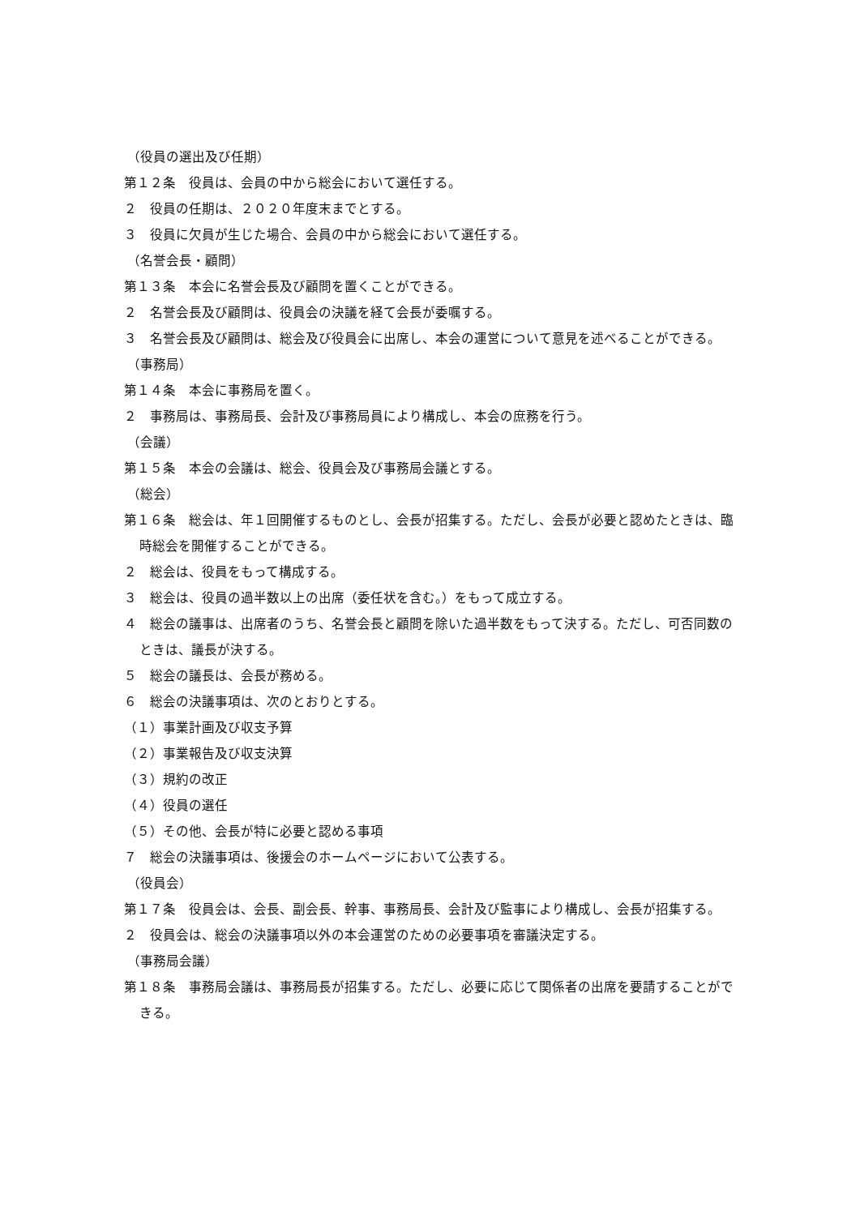（役員の選出及び任期）
第１２条　役員は、会員の中から総会において選任する。
２　役員の任期は、２０２０年度末までとする。
３　役員に欠員が生じた場合、会員の中から総会において選任する。
（名誉会長・顧問）
第１３条　本会に名誉会長及び顧問を置くことができる。
２　名誉会長及び顧問は、役員会の決議を経て会長が委嘱する。
３　名誉会長及び顧問は、総会及び役員会に出席し、本会の運営について意見を述べることができる。
（事務局）
第１４条　本会に事務局を置く。
２　事務局は、事務局長、会計及び事務局員により構成し、本会の庶務を行う。
（会議）
第１５条　本会の会議は、総会、役員会及び事務局会議とする。
（総会）
第１６条　総会は、年１回開催するものとし、会長が招集する。ただし、会長が必要と認めたときは、臨時総会を開催することができる。
２　総会は、役員をもって構成する。
３　総会は、役員の過半数以上の出席（委任状を含む。）をもって成立する。
４　総会の議事は、出席者のうち、名誉会長と顧問を除いた過半数をもって決する。ただし、可否同数のときは、議長が決する。
５　総会の議長は、会長が務める。
６　総会の決議事項は、次のとおりとする。
（１）事業計画及び収支予算
（２）事業報告及び収支決算
（３）規約の改正
（４）役員の選任
（５）その他、会長が特に必要と認める事項
７　総会の決議事項は、後援会のホームページにおいて公表する。
（役員会）
第１７条　役員会は、会長、副会長、幹事、事務局長、会計及び監事により構成し、会長が招集する。
２　役員会は、総会の決議事項以外の本会運営のための必要事項を審議決定する。
（事務局会議）
第１８条　事務局会議は、事務局長が招集する。ただし、必要に応じて関係者の出席を要請することができる。